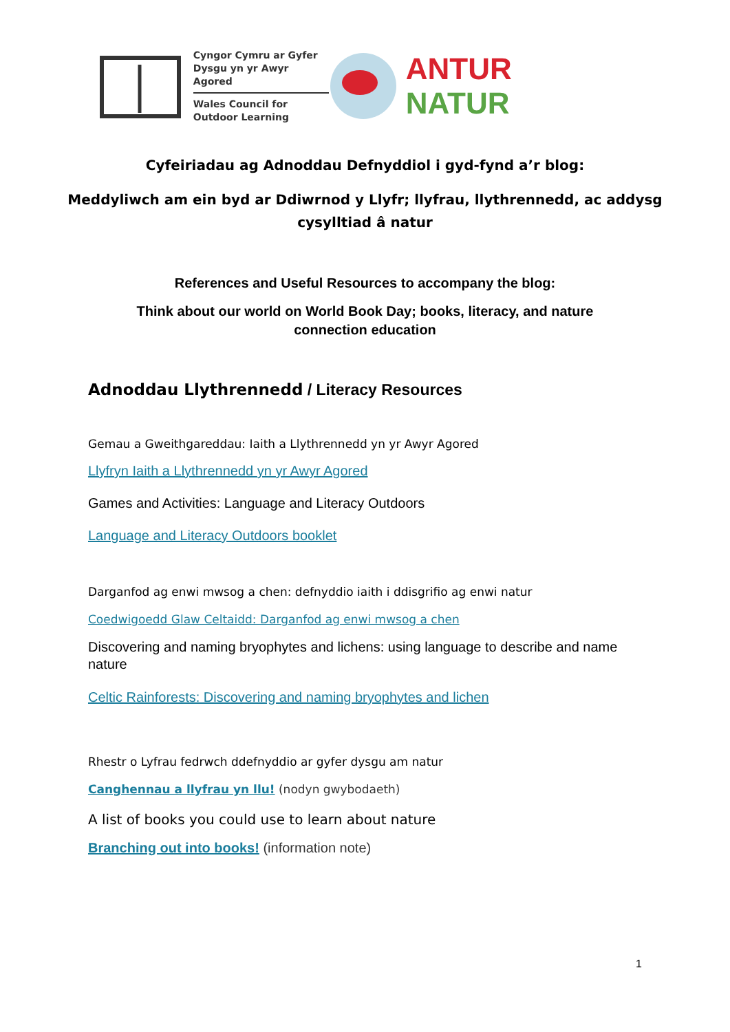Cyngor Cymru ar Gyfer
Dysgu yn yr Awyr Agored
Wales Council for
Outdoor Learning
ANTUR NATUR
Cyfeiriadau ag Adnoddau Defnyddiol i gyd-fynd a’r blog:
Meddyliwch am ein byd ar Ddiwrnod y Llyfr; llyfrau, llythrennedd, ac addysg
cysylltiad â natur
References and Useful Resources to accompany the blog:
Think about our world on World Book Day; books, literacy, and nature
connection education
Adnoddau Llythrennedd / Literacy Resources
Gemau a Gweithgareddau: Iaith a Llythrennedd yn yr Awyr Agored
Llyfryn Iaith a Llythrennedd yn yr Awyr Agored
Games and Activities: Language and Literacy Outdoors
Language and Literacy Outdoors booklet
Darganfod ag enwi mwsog a chen: defnyddio iaith i ddisgrifio ag enwi natur
Coedwigoedd Glaw Celtaidd: Darganfod ag enwi mwsog a chen
Discovering and naming bryophytes and lichens: using language to describe and name nature
Celtic Rainforests: Discovering and naming bryophytes and lichen
Rhestr o Lyfrau fedrwch ddefnyddio ar gyfer dysgu am natur
Canghennau a llyfrau yn llu! (nodyn gwybodaeth)
A list of books you could use to learn about nature
Branching out into books! (information note)
1